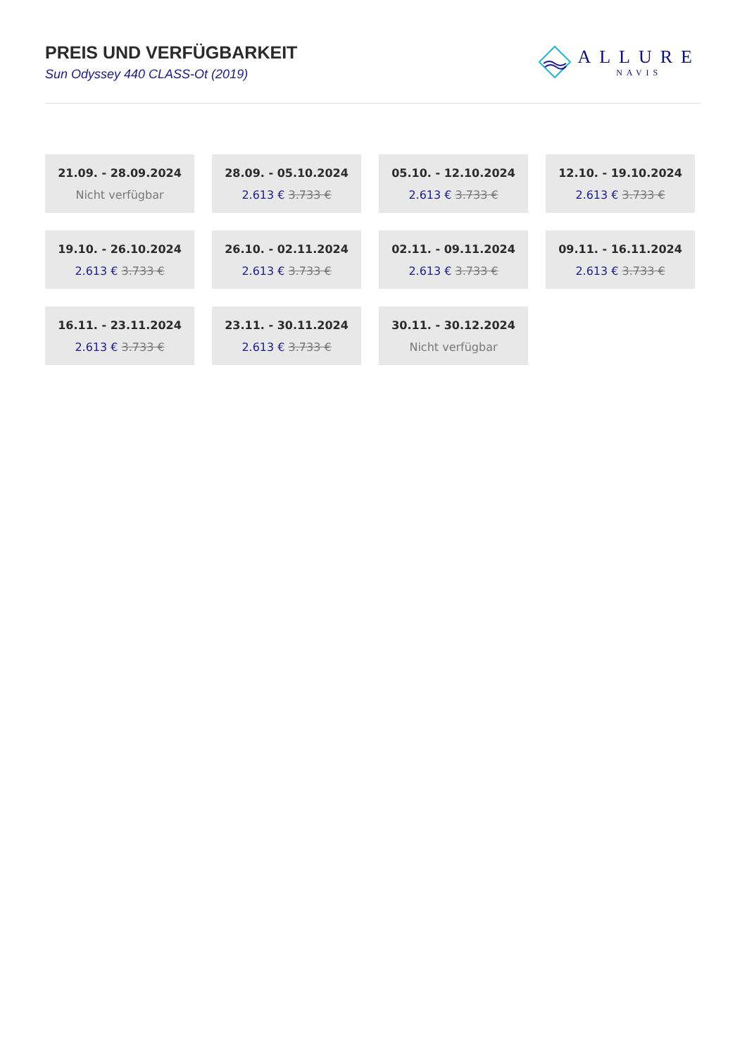PREIS UND VERFÜGBARKEIT
Sun Odyssey 440 CLASS-Ot (2019)
ALLURE
NAVIS
21.09. - 28.09.2024
Nicht verfügbar
28.09. - 05.10.2024
2.613 € 3.733 €
05.10. - 12.10.2024
2.613 € 3.733 €
12.10. - 19.10.2024
2.613 € 3.733 €
19.10. - 26.10.2024
2.613 € 3.733 €
26.10. - 02.11.2024
2.613 € 3.733 €
02.11. - 09.11.2024
2.613 € 3.733 €
09.11. - 16.11.2024
2.613 € 3.733 €
16.11. - 23.11.2024
2.613 € 3.733 €
23.11. - 30.11.2024
2.613 € 3.733 €
30.11. - 30.12.2024
Nicht verfügbar